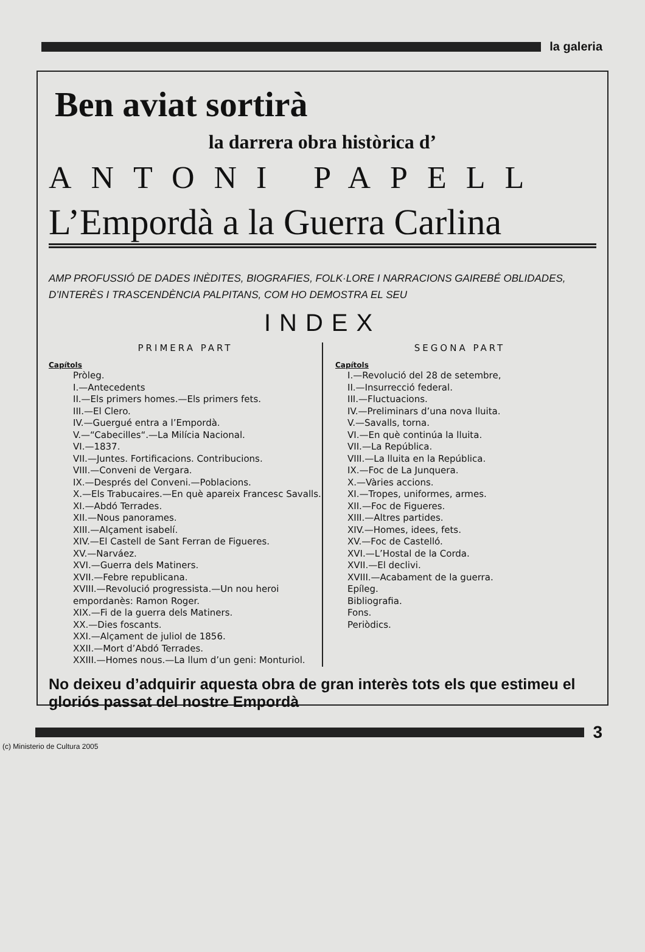la galeria
Ben aviat sortirà
la darrera obra històrica d’
ANTONI PAPELL
L’Empordà a la Guerra Carlina
AMP PROFUSSIÓ DE DADES INÈDITES, BIOGRAFIES, FOLK·LORE I NARRACIONS GAIREBÉ OBLIDADES, D’INTERÈS I TRASCENDÈNCIA PALPITANS, COM HO DEMOSTRA EL SEU
INDEX
PRIMERA PART
Capítols
Pròleg.
I.—Antecedents
II.—Els primers homes.—Els primers fets.
III.—El Clero.
IV.—Guergué entra a l’Empordà.
V.—“Cabecilles“.—La Milícia Nacional.
VI.—1837.
VII.—Juntes. Fortificacions. Contribucions.
VIII.—Conveni de Vergara.
IX.—Després del Conveni.—Poblacions.
X.—Els Trabucaires.—En què apareix Francesc Savalls.
XI.—Abdó Terrades.
XII.—Nous panorames.
XIII.—Alçament isabelí.
XIV.—El Castell de Sant Ferran de Figueres.
XV.—Narváez.
XVI.—Guerra dels Matiners.
XVII.—Febre republicana.
XVIII.—Revolució progressista.—Un nou heroi empordanès: Ramon Roger.
XIX.—Fi de la guerra dels Matiners.
XX.—Dies foscants.
XXI.—Alçament de juliol de 1856.
XXII.—Mort d’Abdó Terrades.
XXIII.—Homes nous.—La llum d’un geni: Monturiol.
SEGONA PART
Capítols
I.—Revolució del 28 de setembre,
II.—Insurrecció federal.
III.—Fluctuacions.
IV.—Preliminars d’una nova lluita.
V.—Savalls, torna.
VI.—En què continúa la lluita.
VII.—La República.
VIII.—La lluita en la República.
IX.—Foc de La Junquera.
X.—Vàries accions.
XI.—Tropes, uniformes, armes.
XII.—Foc de Figueres.
XIII.—Altres partides.
XIV.—Homes, idees, fets.
XV.—Foc de Castelló.
XVI.—L’Hostal de la Corda.
XVII.—El declivi.
XVIII.—Acabament de la guerra.
Epíleg.
Bibliografia.
Fons.
Periòdics.
No deixeu d’adquirir aquesta obra de gran interès tots els que estimeu el gloriós passat del nostre Empordà
3
(c) Ministerio de Cultura 2005